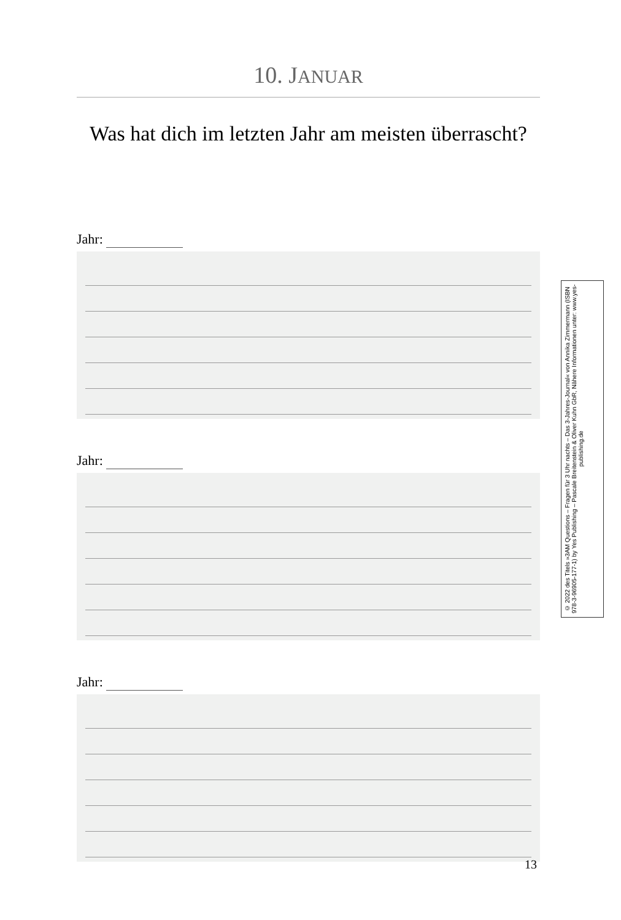10. JANUAR
Was hat dich im letzten Jahr am meisten überrascht?
Jahr:
Jahr:
Jahr:
© 2022 des Titels »3AM Questions – Fragen für 3 Uhr nachts – Das 3-Jahres-Journal« von Annika Zimmermann (ISBN 978-3-96905-177-1) by Yes Publishing – Pascale Breitenstein & Oliver Kuhn GbR, Nähere Informationen unter: www.yes-publishing.de
13